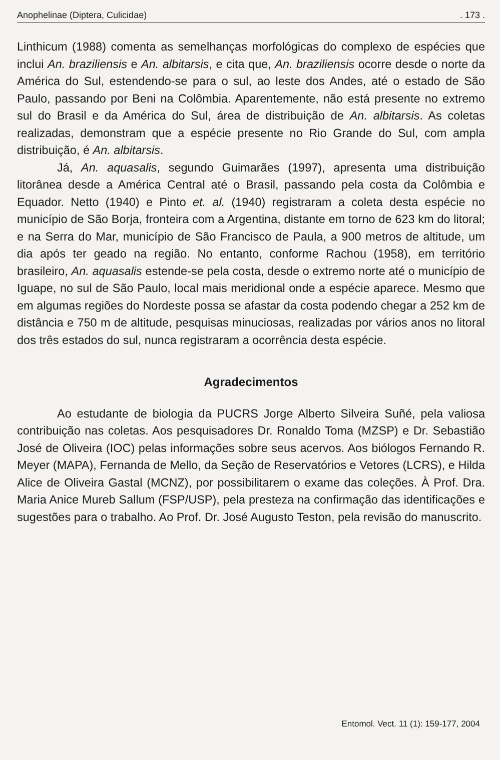Anophelinae (Diptera, Culicidae). 173 .
Linthicum (1988) comenta as semelhanças morfológicas do complexo de espécies que inclui An. braziliensis e An. albitarsis, e cita que, An. braziliensis ocorre desde o norte da América do Sul, estendendo-se para o sul, ao leste dos Andes, até o estado de São Paulo, passando por Beni na Colômbia. Aparentemente, não está presente no extremo sul do Brasil e da América do Sul, área de distribuição de An. albitarsis. As coletas realizadas, demonstram que a espécie presente no Rio Grande do Sul, com ampla distribuição, é An. albitarsis.
Já, An. aquasalis, segundo Guimarães (1997), apresenta uma distribuição litorânea desde a América Central até o Brasil, passando pela costa da Colômbia e Equador. Netto (1940) e Pinto et. al. (1940) registraram a coleta desta espécie no município de São Borja, fronteira com a Argentina, distante em torno de 623 km do litoral; e na Serra do Mar, município de São Francisco de Paula, a 900 metros de altitude, um dia após ter geado na região. No entanto, conforme Rachou (1958), em território brasileiro, An. aquasalis estende-se pela costa, desde o extremo norte até o município de Iguape, no sul de São Paulo, local mais meridional onde a espécie aparece. Mesmo que em algumas regiões do Nordeste possa se afastar da costa podendo chegar a 252 km de distância e 750 m de altitude, pesquisas minuciosas, realizadas por vários anos no litoral dos três estados do sul, nunca registraram a ocorrência desta espécie.
Agradecimentos
Ao estudante de biologia da PUCRS Jorge Alberto Silveira Suñé, pela valiosa contribuição nas coletas. Aos pesquisadores Dr. Ronaldo Toma (MZSP) e Dr. Sebastião José de Oliveira (IOC) pelas informações sobre seus acervos. Aos biólogos Fernando R. Meyer (MAPA), Fernanda de Mello, da Seção de Reservatórios e Vetores (LCRS), e Hilda Alice de Oliveira Gastal (MCNZ), por possibilitarem o exame das coleções. À Prof. Dra. Maria Anice Mureb Sallum (FSP/USP), pela presteza na confirmação das identificações e sugestões para o trabalho. Ao Prof. Dr. José Augusto Teston, pela revisão do manuscrito.
Entomol. Vect. 11 (1): 159-177, 2004